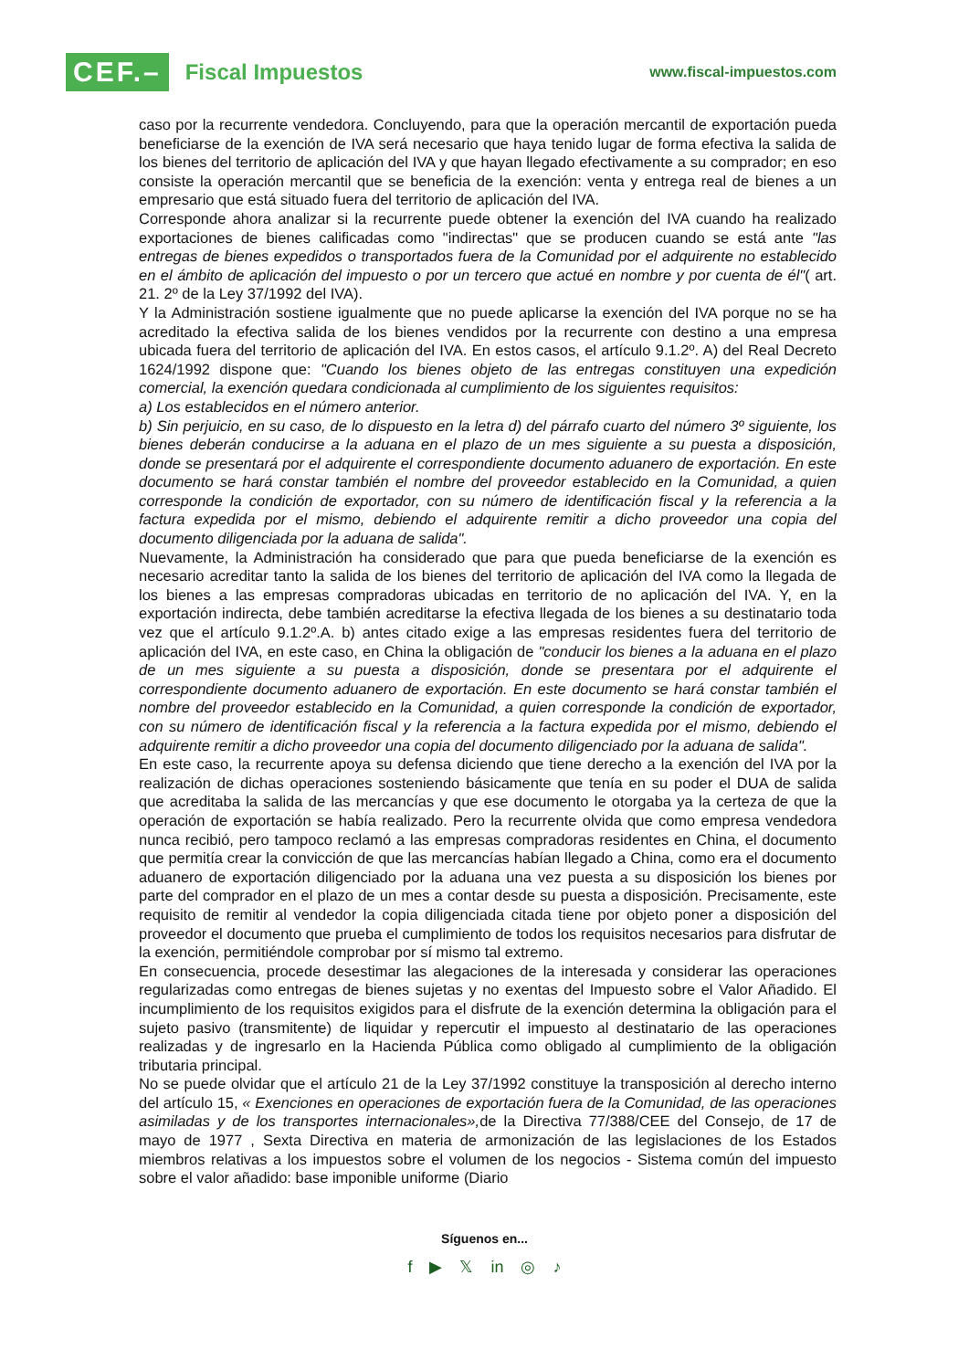CEF.– Fiscal Impuestos
www.fiscal-impuestos.com
caso por la recurrente vendedora. Concluyendo, para que la operación mercantil de exportación pueda beneficiarse de la exención de IVA será necesario que haya tenido lugar de forma efectiva la salida de los bienes del territorio de aplicación del IVA y que hayan llegado efectivamente a su comprador; en eso consiste la operación mercantil que se beneficia de la exención: venta y entrega real de bienes a un empresario que está situado fuera del territorio de aplicación del IVA.
Corresponde ahora analizar si la recurrente puede obtener la exención del IVA cuando ha realizado exportaciones de bienes calificadas como "indirectas" que se producen cuando se está ante "las entregas de bienes expedidos o transportados fuera de la Comunidad por el adquirente no establecido en el ámbito de aplicación del impuesto o por un tercero que actué en nombre y por cuenta de él"( art. 21. 2º de la Ley 37/1992 del IVA).
Y la Administración sostiene igualmente que no puede aplicarse la exención del IVA porque no se ha acreditado la efectiva salida de los bienes vendidos por la recurrente con destino a una empresa ubicada fuera del territorio de aplicación del IVA. En estos casos, el artículo 9.1.2º. A) del Real Decreto 1624/1992 dispone que: "Cuando los bienes objeto de las entregas constituyen una expedición comercial, la exención quedara condicionada al cumplimiento de los siguientes requisitos:
a) Los establecidos en el número anterior.
b) Sin perjuicio, en su caso, de lo dispuesto en la letra d) del párrafo cuarto del número 3º siguiente, los bienes deberán conducirse a la aduana en el plazo de un mes siguiente a su puesta a disposición, donde se presentará por el adquirente el correspondiente documento aduanero de exportación. En este documento se hará constar también el nombre del proveedor establecido en la Comunidad, a quien corresponde la condición de exportador, con su número de identificación fiscal y la referencia a la factura expedida por el mismo, debiendo el adquirente remitir a dicho proveedor una copia del documento diligenciada por la aduana de salida".
Nuevamente, la Administración ha considerado que para que pueda beneficiarse de la exención es necesario acreditar tanto la salida de los bienes del territorio de aplicación del IVA como la llegada de los bienes a las empresas compradoras ubicadas en territorio de no aplicación del IVA. Y, en la exportación indirecta, debe también acreditarse la efectiva llegada de los bienes a su destinatario toda vez que el artículo 9.1.2º.A. b) antes citado exige a las empresas residentes fuera del territorio de aplicación del IVA, en este caso, en China la obligación de "conducir los bienes a la aduana en el plazo de un mes siguiente a su puesta a disposición, donde se presentara por el adquirente el correspondiente documento aduanero de exportación. En este documento se hará constar también el nombre del proveedor establecido en la Comunidad, a quien corresponde la condición de exportador, con su número de identificación fiscal y la referencia a la factura expedida por el mismo, debiendo el adquirente remitir a dicho proveedor una copia del documento diligenciado por la aduana de salida".
En este caso, la recurrente apoya su defensa diciendo que tiene derecho a la exención del IVA por la realización de dichas operaciones sosteniendo básicamente que tenía en su poder el DUA de salida que acreditaba la salida de las mercancías y que ese documento le otorgaba ya la certeza de que la operación de exportación se había realizado. Pero la recurrente olvida que como empresa vendedora nunca recibió, pero tampoco reclamó a las empresas compradoras residentes en China, el documento que permitía crear la convicción de que las mercancías habían llegado a China, como era el documento aduanero de exportación diligenciado por la aduana una vez puesta a su disposición los bienes por parte del comprador en el plazo de un mes a contar desde su puesta a disposición. Precisamente, este requisito de remitir al vendedor la copia diligenciada citada tiene por objeto poner a disposición del proveedor el documento que prueba el cumplimiento de todos los requisitos necesarios para disfrutar de la exención, permitiéndole comprobar por sí mismo tal extremo.
En consecuencia, procede desestimar las alegaciones de la interesada y considerar las operaciones regularizadas como entregas de bienes sujetas y no exentas del Impuesto sobre el Valor Añadido. El incumplimiento de los requisitos exigidos para el disfrute de la exención determina la obligación para el sujeto pasivo (transmitente) de liquidar y repercutir el impuesto al destinatario de las operaciones realizadas y de ingresarlo en la Hacienda Pública como obligado al cumplimiento de la obligación tributaria principal.
No se puede olvidar que el artículo 21 de la Ley 37/1992 constituye la transposición al derecho interno del artículo 15, « Exenciones en operaciones de exportación fuera de la Comunidad, de las operaciones asimiladas y de los transportes internacionales», de la Directiva 77/388/CEE del Consejo, de 17 de mayo de 1977 , Sexta Directiva en materia de armonización de las legislaciones de los Estados miembros relativas a los impuestos sobre el volumen de los negocios - Sistema común del impuesto sobre el valor añadido: base imponible uniforme (Diario
Síguenos en...
f ▶ 𝕏 in ◎ ♪